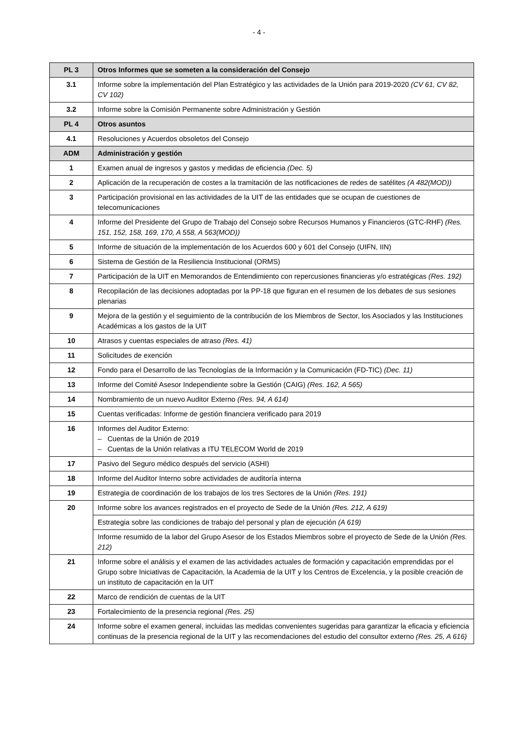- 4 -
| PL 3 | Otros Informes que se someten a la consideración del Consejo |
| 3.1 | Informe sobre la implementación del Plan Estratégico y las actividades de la Unión para 2019-2020 (CV 61, CV 82, CV 102) |
| 3.2 | Informe sobre la Comisión Permanente sobre Administración y Gestión |
| PL 4 | Otros asuntos |
| 4.1 | Resoluciones y Acuerdos obsoletos del Consejo |
| ADM | Administración y gestión |
| 1 | Examen anual de ingresos y gastos y medidas de eficiencia (Dec. 5) |
| 2 | Aplicación de la recuperación de costes a la tramitación de las notificaciones de redes de satélites (A 482(MOD)) |
| 3 | Participación provisional en las actividades de la UIT de las entidades que se ocupan de cuestiones de telecomunicaciones |
| 4 | Informe del Presidente del Grupo de Trabajo del Consejo sobre Recursos Humanos y Financieros (GTC-RHF) (Res. 151, 152, 158, 169, 170, A 558, A 563(MOD)) |
| 5 | Informe de situación de la implementación de los Acuerdos 600 y 601 del Consejo (UIFN, IIN) |
| 6 | Sistema de Gestión de la Resiliencia Institucional (ORMS) |
| 7 | Participación de la UIT en Memorandos de Entendimiento con repercusiones financieras y/o estratégicas (Res. 192) |
| 8 | Recopilación de las decisiones adoptadas por la PP-18 que figuran en el resumen de los debates de sus sesiones plenarias |
| 9 | Mejora de la gestión y el seguimiento de la contribución de los Miembros de Sector, los Asociados y las Instituciones Académicas a los gastos de la UIT |
| 10 | Atrasos y cuentas especiales de atraso (Res. 41) |
| 11 | Solicitudes de exención |
| 12 | Fondo para el Desarrollo de las Tecnologías de la Información y la Comunicación (FD-TIC) (Dec. 11) |
| 13 | Informe del Comité Asesor Independiente sobre la Gestión (CAIG) (Res. 162, A 565) |
| 14 | Nombramiento de un nuevo Auditor Externo (Res. 94, A 614) |
| 15 | Cuentas verificadas: Informe de gestión financiera verificado para 2019 |
| 16 | Informes del Auditor Externo: – Cuentas de la Unión de 2019 – Cuentas de la Unión relativas a ITU TELECOM World de 2019 |
| 17 | Pasivo del Seguro médico después del servicio (ASHI) |
| 18 | Informe del Auditor Interno sobre actividades de auditoría interna |
| 19 | Estrategia de coordinación de los trabajos de los tres Sectores de la Unión (Res. 191) |
| 20 | Informe sobre los avances registrados en el proyecto de Sede de la Unión (Res. 212, A 619) |
| | Estrategia sobre las condiciones de trabajo del personal y plan de ejecución (A 619) |
| | Informe resumido de la labor del Grupo Asesor de los Estados Miembros sobre el proyecto de Sede de la Unión (Res. 212) |
| 21 | Informe sobre el análisis y el examen de las actividades actuales de formación y capacitación emprendidas por el Grupo sobre Iniciativas de Capacitación, la Academia de la UIT y los Centros de Excelencia, y la posible creación de un instituto de capacitación en la UIT |
| 22 | Marco de rendición de cuentas de la UIT |
| 23 | Fortalecimiento de la presencia regional (Res. 25) |
| 24 | Informe sobre el examen general, incluidas las medidas convenientes sugeridas para garantizar la eficacia y eficiencia continuas de la presencia regional de la UIT y las recomendaciones del estudio del consultor externo (Res. 25, A 616) |